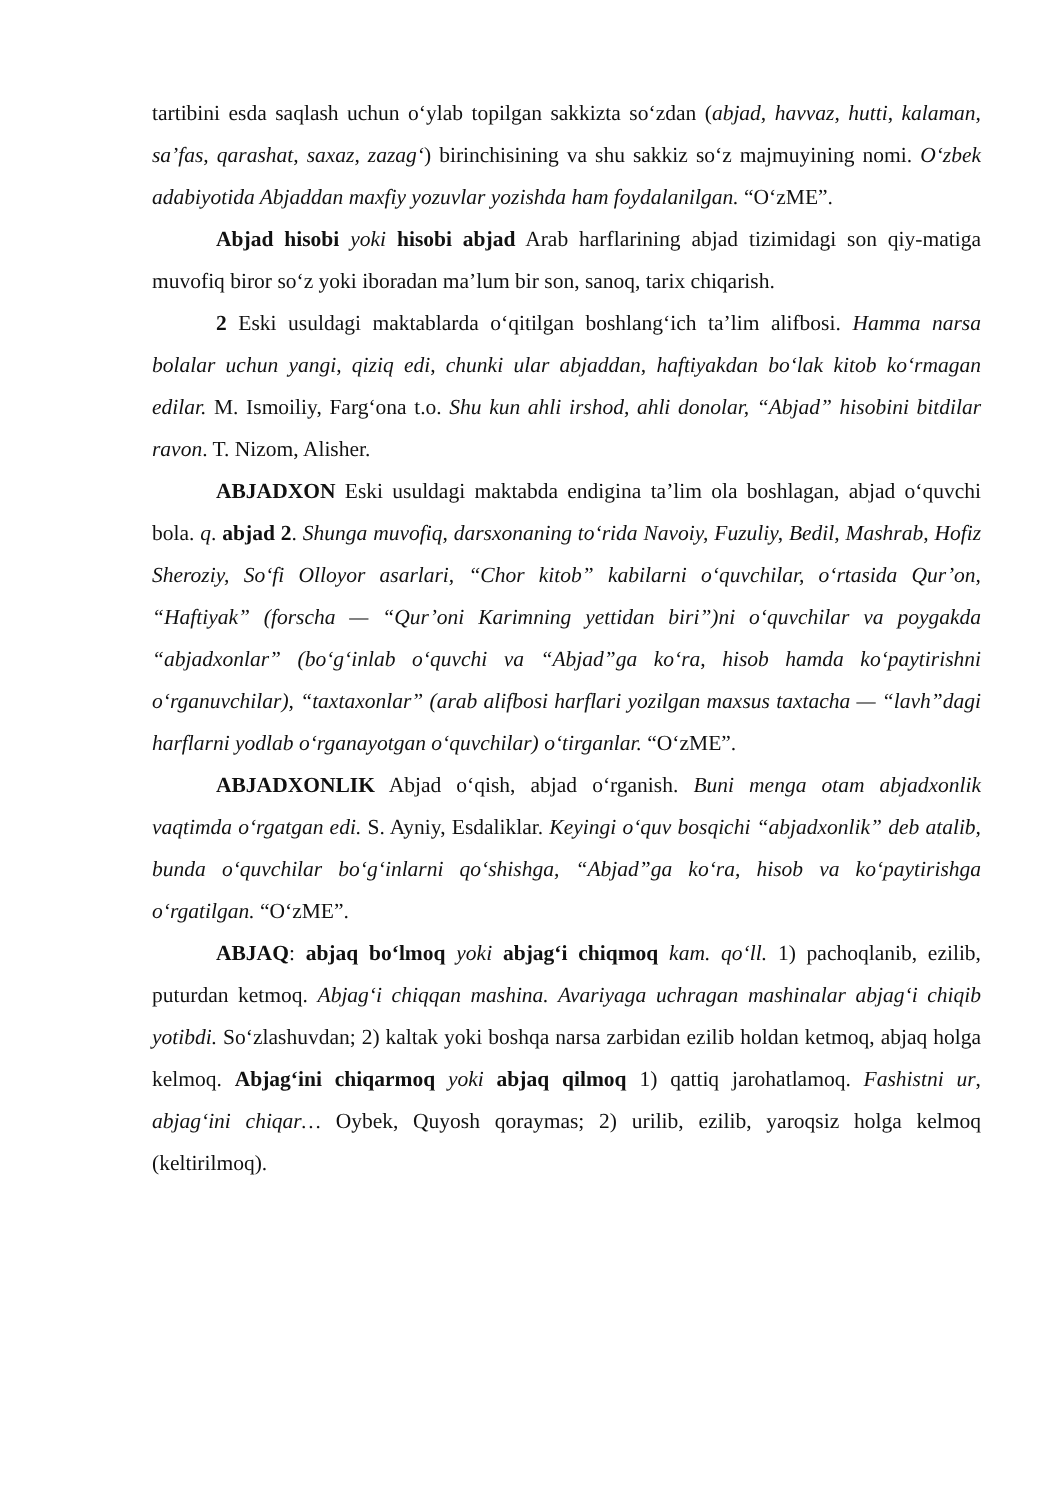tartibini esda saqlash uchun o‘ylab topilgan sakkizta so‘zdan (abjad, havvaz, hutti, kalaman, sa’fas, qarashat, saxaz, zazag‘) birinchisining va shu sakkiz so‘z majmuyining nomi. O‘zbek adabiyotida Abjaddan maxfiy yozuvlar yozishda ham foydalanilgan. “O‘zME”.
Abjad hisobi yoki hisobi abjad Arab harflarining abjad tizimidagi son qiy-matiga muvofiq biror so‘z yoki iboradan ma’lum bir son, sanoq, tarix chiqarish.
2 Eski usuldagi maktablarda o‘qitilgan boshlang‘ich ta’lim alifbosi. Hamma narsa bolalar uchun yangi, qiziq edi, chunki ular abjaddan, haftiyakdan bo‘lak kitob ko‘rmagan edilar. M. Ismoiliy, Farg‘ona t.o. Shu kun ahli irshod, ahli donolar, “Abjad” hisobini bitdilar ravon. T. Nizom, Alisher.
ABJADXON Eski usuldagi maktabda endigina ta’lim ola boshlagan, abjad o‘quvchi bola. q. abjad 2. Shunga muvofiq, darsxonaning to‘rida Navoiy, Fuzuliy, Bedil, Mashrab, Hofiz Sheroziy, So‘fi Olloyor asarlari, “Chor kitob” kabilarni o‘quvchilar, o‘rtasida Qur’on, “Haftiyak” (forscha — “Qur’oni Karimning yettidan biri”)ni o‘quvchilar va poygakda “abjadxonlar” (bo‘g‘inlab o‘quvchi va “Abjad”ga ko‘ra, hisob hamda ko‘paytirishni o‘rganuvchilar), “taxtaxonlar” (arab alifbosi harflari yozilgan maxsus taxtacha — “lavh”dagi harflarni yodlab o‘rganayotgan o‘quvchilar) o‘tirganlar. “O‘zME”.
ABJADXONLIK Abjad o‘qish, abjad o‘rganish. Buni menga otam abjadxonlik vaqtimda o‘rgatgan edi. S. Ayniy, Esdaliklar. Keyingi o‘quv bosqichi “abjadxonlik” deb atalib, bunda o‘quvchilar bo‘g‘inlarni qo‘shishga, “Abjad”ga ko‘ra, hisob va ko‘paytirishga o‘rgatilgan. “O‘zME”.
ABJAQ: abjaq bo‘lmoq yoki abjag‘i chiqmoq kam. qo‘ll. 1) pachoqlanib, ezilib, puturdan ketmoq. Abjag‘i chiqqan mashina. Avariyaga uchragan mashinalar abjag‘i chiqib yotibdi. So‘zlashuvdan; 2) kaltak yoki boshqa narsa zarbidan ezilib holdan ketmoq, abjaq holga kelmoq. Abjag‘ini chiqarmoq yoki abjaq qilmoq 1) qattiq jarohatlamoq. Fashistni ur, abjag‘ini chiqar… Oybek, Quyosh qoraymas; 2) urilib, ezilib, yaroqsiz holga kelmoq (keltirilmoq).